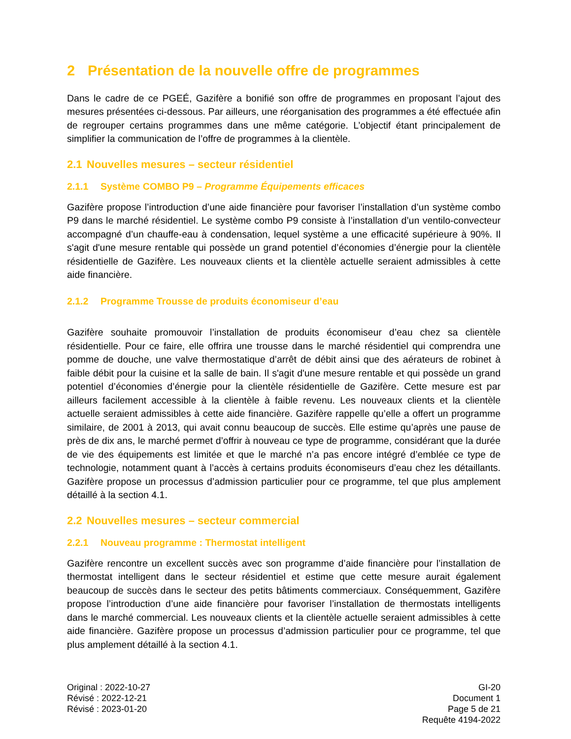2 Présentation de la nouvelle offre de programmes
Dans le cadre de ce PGEÉ, Gazifère a bonifié son offre de programmes en proposant l’ajout des mesures présentées ci-dessous. Par ailleurs, une réorganisation des programmes a été effectuée afin de regrouper certains programmes dans une même catégorie. L’objectif étant principalement de simplifier la communication de l’offre de programmes à la clientèle.
2.1 Nouvelles mesures – secteur résidentiel
2.1.1 Système COMBO P9 – Programme Équipements efficaces
Gazifère propose l’introduction d’une aide financière pour favoriser l’installation d’un système combo P9 dans le marché résidentiel. Le système combo P9 consiste à l’installation d’un ventilo-convecteur accompagné d’un chauffe-eau à condensation, lequel système a une efficacité supérieure à 90%. Il s'agit d'une mesure rentable qui possède un grand potentiel d’économies d’énergie pour la clientèle résidentielle de Gazifère. Les nouveaux clients et la clientèle actuelle seraient admissibles à cette aide financière.
2.1.2 Programme Trousse de produits économiseur d’eau
Gazifère souhaite promouvoir l’installation de produits économiseur d’eau chez sa clientèle résidentielle. Pour ce faire, elle offrira une trousse dans le marché résidentiel qui comprendra une pomme de douche, une valve thermostatique d’arrêt de débit ainsi que des aérateurs de robinet à faible débit pour la cuisine et la salle de bain. Il s'agit d'une mesure rentable et qui possède un grand potentiel d’économies d’énergie pour la clientèle résidentielle de Gazifère. Cette mesure est par ailleurs facilement accessible à la clientèle à faible revenu. Les nouveaux clients et la clientèle actuelle seraient admissibles à cette aide financière. Gazifère rappelle qu’elle a offert un programme similaire, de 2001 à 2013, qui avait connu beaucoup de succès. Elle estime qu’après une pause de près de dix ans, le marché permet d’offrir à nouveau ce type de programme, considérant que la durée de vie des équipements est limitée et que le marché n’a pas encore intégré d’emblée ce type de technologie, notamment quant à l’accès à certains produits économiseurs d’eau chez les détaillants. Gazifère propose un processus d’admission particulier pour ce programme, tel que plus amplement détaillé à la section 4.1.
2.2 Nouvelles mesures – secteur commercial
2.2.1 Nouveau programme : Thermostat intelligent
Gazifère rencontre un excellent succès avec son programme d’aide financière pour l’installation de thermostat intelligent dans le secteur résidentiel et estime que cette mesure aurait également beaucoup de succès dans le secteur des petits bâtiments commerciaux. Conséquemment, Gazifère propose l’introduction d’une aide financière pour favoriser l’installation de thermostats intelligents dans le marché commercial. Les nouveaux clients et la clientèle actuelle seraient admissibles à cette aide financière. Gazifère propose un processus d’admission particulier pour ce programme, tel que plus amplement détaillé à la section 4.1.
Original : 2022-10-27
Révisé : 2022-12-21
Révisé : 2023-01-20
GI-20
Document 1
Page 5 de 21
Requête 4194-2022